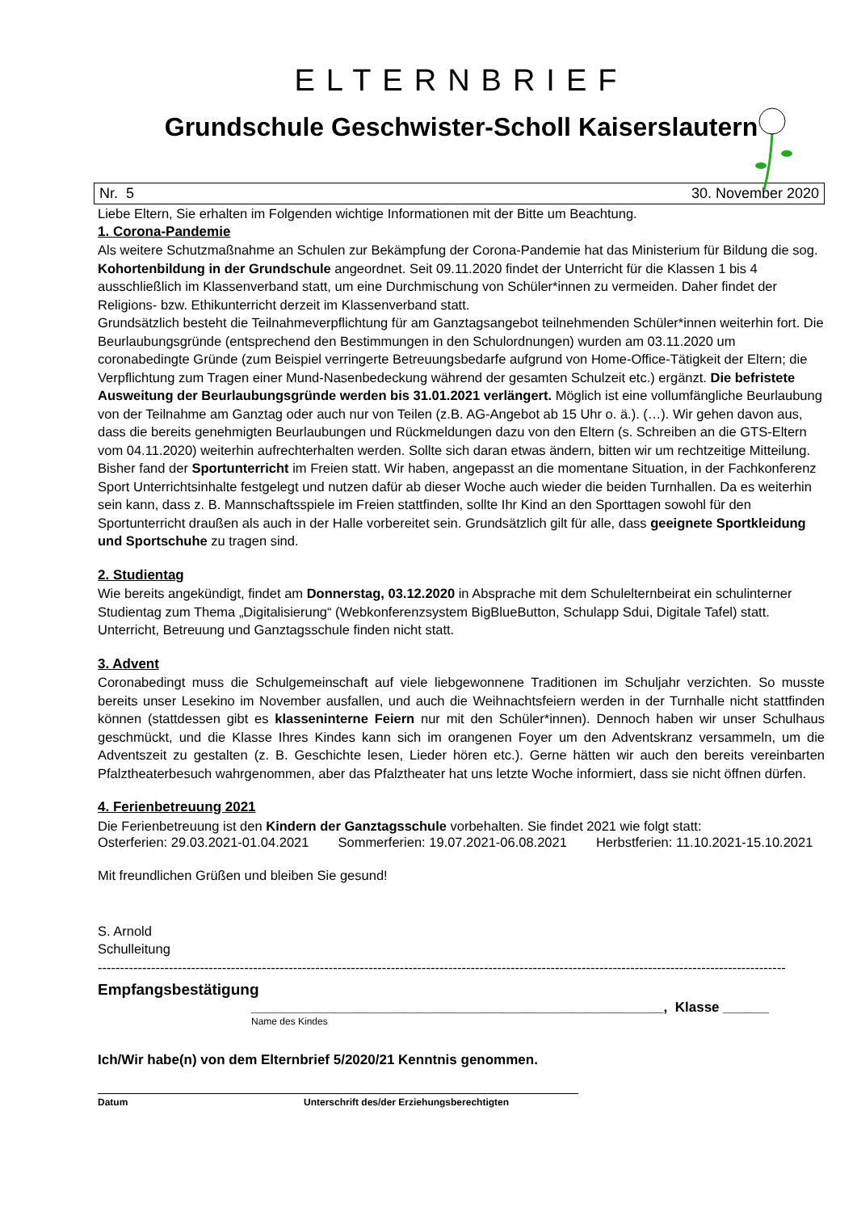ELTERNBRIEF
Grundschule Geschwister-Scholl Kaiserslautern
Nr. 5 30. November 2020
Liebe Eltern, Sie erhalten im Folgenden wichtige Informationen mit der Bitte um Beachtung.
1. Corona-Pandemie
Als weitere Schutzmaßnahme an Schulen zur Bekämpfung der Corona-Pandemie hat das Ministerium für Bildung die sog. Kohortenbildung in der Grundschule angeordnet. Seit 09.11.2020 findet der Unterricht für die Klassen 1 bis 4 ausschließlich im Klassenverband statt, um eine Durchmischung von Schüler*innen zu vermeiden. Daher findet der Religions- bzw. Ethikunterricht derzeit im Klassenverband statt.
Grundsätzlich besteht die Teilnahmeverpflichtung für am Ganztagsangebot teilnehmenden Schüler*innen weiterhin fort. Die Beurlaubungsgründe (entsprechend den Bestimmungen in den Schulordnungen) wurden am 03.11.2020 um coronabedingte Gründe (zum Beispiel verringerte Betreuungsbedarfe aufgrund von Home-Office-Tätigkeit der Eltern; die Verpflichtung zum Tragen einer Mund-Nasenbedeckung während der gesamten Schulzeit etc.) ergänzt. Die befristete Ausweitung der Beurlaubungsgründe werden bis 31.01.2021 verlängert. Möglich ist eine vollumfängliche Beurlaubung von der Teilnahme am Ganztag oder auch nur von Teilen (z.B. AG-Angebot ab 15 Uhr o. ä.). (…). Wir gehen davon aus, dass die bereits genehmigten Beurlaubungen und Rückmeldungen dazu von den Eltern (s. Schreiben an die GTS-Eltern vom 04.11.2020) weiterhin aufrechterhalten werden. Sollte sich daran etwas ändern, bitten wir um rechtzeitige Mitteilung.
Bisher fand der Sportunterricht im Freien statt. Wir haben, angepasst an die momentane Situation, in der Fachkonferenz Sport Unterrichtsinhalte festgelegt und nutzen dafür ab dieser Woche auch wieder die beiden Turnhallen. Da es weiterhin sein kann, dass z. B. Mannschaftsspiele im Freien stattfinden, sollte Ihr Kind an den Sporttagen sowohl für den Sportunterricht draußen als auch in der Halle vorbereitet sein. Grundsätzlich gilt für alle, dass geeignete Sportkleidung und Sportschuhe zu tragen sind.
2. Studientag
Wie bereits angekündigt, findet am Donnerstag, 03.12.2020 in Absprache mit dem Schulelternbeirat ein schulinterner Studientag zum Thema „Digitalisierung“ (Webkonferenzsystem BigBlueButton, Schulapp Sdui, Digitale Tafel) statt. Unterricht, Betreuung und Ganztagsschule finden nicht statt.
3. Advent
Coronabedingt muss die Schulgemeinschaft auf viele liebgewonnene Traditionen im Schuljahr verzichten. So musste bereits unser Lesekino im November ausfallen, und auch die Weihnachtsfeiern werden in der Turnhalle nicht stattfinden können (stattdessen gibt es klasseninterne Feiern nur mit den Schüler*innen). Dennoch haben wir unser Schulhaus geschmückt, und die Klasse Ihres Kindes kann sich im orangenen Foyer um den Adventskranz versammeln, um die Adventszeit zu gestalten (z. B. Geschichte lesen, Lieder hören etc.). Gerne hätten wir auch den bereits vereinbarten Pfalztheaterbesuch wahrgenommen, aber das Pfalztheater hat uns letzte Woche informiert, dass sie nicht öffnen dürfen.
4. Ferienbetreuung 2021
Die Ferienbetreuung ist den Kindern der Ganztagsschule vorbehalten. Sie findet 2021 wie folgt statt:
Osterferien: 29.03.2021-01.04.2021 Sommerferien: 19.07.2021-06.08.2021 Herbstferien: 11.10.2021-15.10.2021
Mit freundlichen Grüßen und bleiben Sie gesund!
S. Arnold
Schulleitung
-----------------------------------------------------------------------------------------------------------------------------------------------------------
Empfangsbestätigung
______________________________________________________, Klasse ______
Name des Kindes
Ich/Wir habe(n) von dem Elternbrief 5/2020/21 Kenntnis genommen.
Datum Unterschrift des/der Erziehungsberechtigten